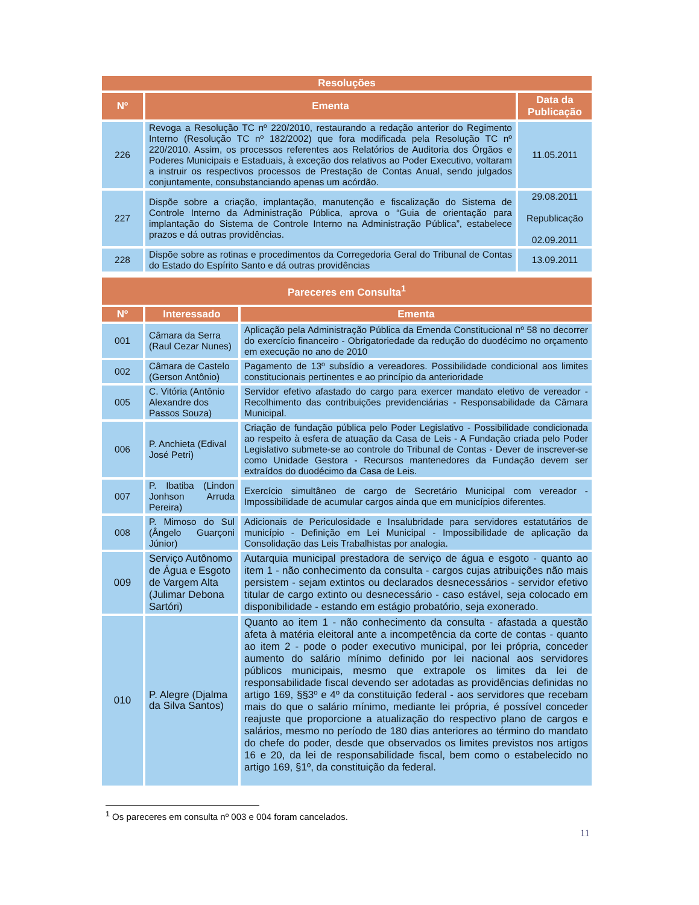| Resoluções | | |
| --- | --- | --- |
| Nº | Ementa | Data da Publicação |
| 226 | Revoga a Resolução TC nº 220/2010, restaurando a redação anterior do Regimento Interno (Resolução TC nº 182/2002) que fora modificada pela Resolução TC nº 220/2010. Assim, os processos referentes aos Relatórios de Auditoria dos Órgãos e Poderes Municipais e Estaduais, à exceção dos relativos ao Poder Executivo, voltaram a instruir os respectivos processos de Prestação de Contas Anual, sendo julgados conjuntamente, consubstanciando apenas um acórdão. | 11.05.2011 |
| 227 | Dispõe sobre a criação, implantação, manutenção e fiscalização do Sistema de Controle Interno da Administração Pública, aprova o “Guia de orientação para implantação do Sistema de Controle Interno na Administração Pública”, estabelece prazos e dá outras providências. | 29.08.2011 Republicação 02.09.2011 |
| 228 | Dispõe sobre as rotinas e procedimentos da Corregedoria Geral do Tribunal de Contas do Estado do Espírito Santo e dá outras providências | 13.09.2011 |
| Pareceres em Consulta<sup>1</sup> | | |
| --- | --- | --- |
| Nº | Interessado | Ementa |
| 001 | Câmara da Serra (Raul Cezar Nunes) | Aplicação pela Administração Pública da Emenda Constitucional nº 58 no decorrer do exercício financeiro - Obrigatoriedade da redução do duodécimo no orçamento em execução no ano de 2010 |
| 002 | Câmara de Castelo (Gerson Antônio) | Pagamento de 13º subsídio a vereadores. Possibilidade condicional aos limites constitucionais pertinentes e ao princípio da anterioridade |
| 005 | C. Vitória (Antônio Alexandre dos Passos Souza) | Servidor efetivo afastado do cargo para exercer mandato eletivo de vereador - Recolhimento das contribuições previdenciárias - Responsabilidade da Câmara Municipal. |
| 006 | P. Anchieta (Edival José Petri) | Criação de fundação pública pelo Poder Legislativo - Possibilidade condicionada ao respeito à esfera de atuação da Casa de Leis - A Fundação criada pelo Poder Legislativo submete-se ao controle do Tribunal de Contas - Dever de inscrever-se como Unidade Gestora - Recursos mantenedores da Fundação devem ser extraídos do duodécimo da Casa de Leis. |
| 007 | P. Ibatiba (Lindon Jonhson Arruda Pereira) | Exercício simultâneo de cargo de Secretário Municipal com vereador - Impossibilidade de acumular cargos ainda que em municípios diferentes. |
| 008 | P. Mimoso do Sul (Ângelo Guarçoni Júnior) | Adicionais de Periculosidade e Insalubridade para servidores estatutários de município - Definição em Lei Municipal - Impossibilidade de aplicação da Consolidação das Leis Trabalhistas por analogia. |
| 009 | Serviço Autônomo de Água e Esgoto de Vargem Alta (Julimar Debona Sartóri) | Autarquia municipal prestadora de serviço de água e esgoto - quanto ao item 1 - não conhecimento da consulta - cargos cujas atribuições não mais persistem - sejam extintos ou declarados desnecessários - servidor efetivo titular de cargo extinto ou desnecessário - caso estável, seja colocado em disponibilidade - estando em estágio probatório, seja exonerado. |
| 010 | P. Alegre (Djalma da Silva Santos) | Quanto ao item 1 - não conhecimento da consulta - afastada a questão afeta à matéria eleitoral ante a incompetência da corte de contas - quanto ao item 2 - pode o poder executivo municipal, por lei própria, conceder aumento do salário mínimo definido por lei nacional aos servidores públicos municipais, mesmo que extrapole os limites da lei de responsabilidade fiscal devendo ser adotadas as providências definidas no artigo 169, §§3º e 4º da constituição federal - aos servidores que recebam mais do que o salário mínimo, mediante lei própria, é possível conceder reajuste que proporcione a atualização do respectivo plano de cargos e salários, mesmo no período de 180 dias anteriores ao término do mandato do chefe do poder, desde que observados os limites previstos nos artigos 16 e 20, da lei de responsabilidade fiscal, bem como o estabelecido no artigo 169, §1º, da constituição da federal. |
<sup>1</sup> Os pareceres em consulta nº 003 e 004 foram cancelados.
11